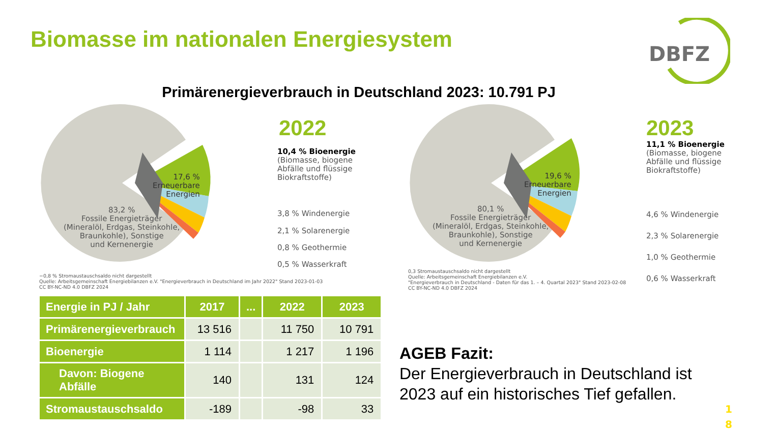Biomasse im nationalen Energiesystem
DBFZ
Primärenergieverbrauch in Deutschland 2023: 10.791 PJ
17,6 %
Erneuerbare
Energien
83,2 %
Fossile Energieträger
(Mineralöl, Erdgas, Steinkohle,
Braunkohle), Sonstige
und Kernenergie
2022
10,4 % Bioenergie
(Biomasse, biogene
Abfälle und flüssige
Biokraftstoffe)
3,8 % Windenergie
2,1 % Solarenergie
0,8 % Geothermie
0,5 % Wasserkraft
−0,8 % Stromaustauschsaldo nicht dargestellt
Quelle: Arbeitsgemeinschaft Energiebilanzen e.V. "Energieverbrauch in Deutschland im Jahr 2022" Stand 2023-01-03
CC BY-NC-ND 4.0 DBFZ 2024
19,6 %
Erneuerbare
Energien
80,1 %
Fossile Energieträger
(Mineralöl, Erdgas, Steinkohle,
Braunkohle), Sonstige
und Kernenergie
2023
11,1 % Bioenergie
(Biomasse, biogene
Abfälle und flüssige
Biokraftstoffe)
4,6 % Windenergie
2,3 % Solarenergie
1,0 % Geothermie
0,3 Stromaustauschsaldo nicht dargestellt
Quelle: Arbeitsgemeinschaft Energiebilanzen e.V.
"Energieverbrauch in Deutschland - Daten für das 1. – 4. Quartal 2023" Stand 2023-02-08
CC BY-NC-ND 4.0 DBFZ 2024
0,6 % Wasserkraft
| Energie in PJ / Jahr | 2017 | ... | 2022 | 2023 |
| --- | --- | --- | --- | --- |
| Primärenergieverbrauch | 13 516 | | 11 750 | 10 791 |
| Bioenergie | 1 114 | | 1 217 | 1 196 |
| Davon: Biogene Abfälle | 140 | | 131 | 124 |
| Stromaustauschsaldo | -189 | | -98 | 33 |
AGEB Fazit:
Der Energieverbrauch in Deutschland ist
2023 auf ein historisches Tief gefallen.
1
8